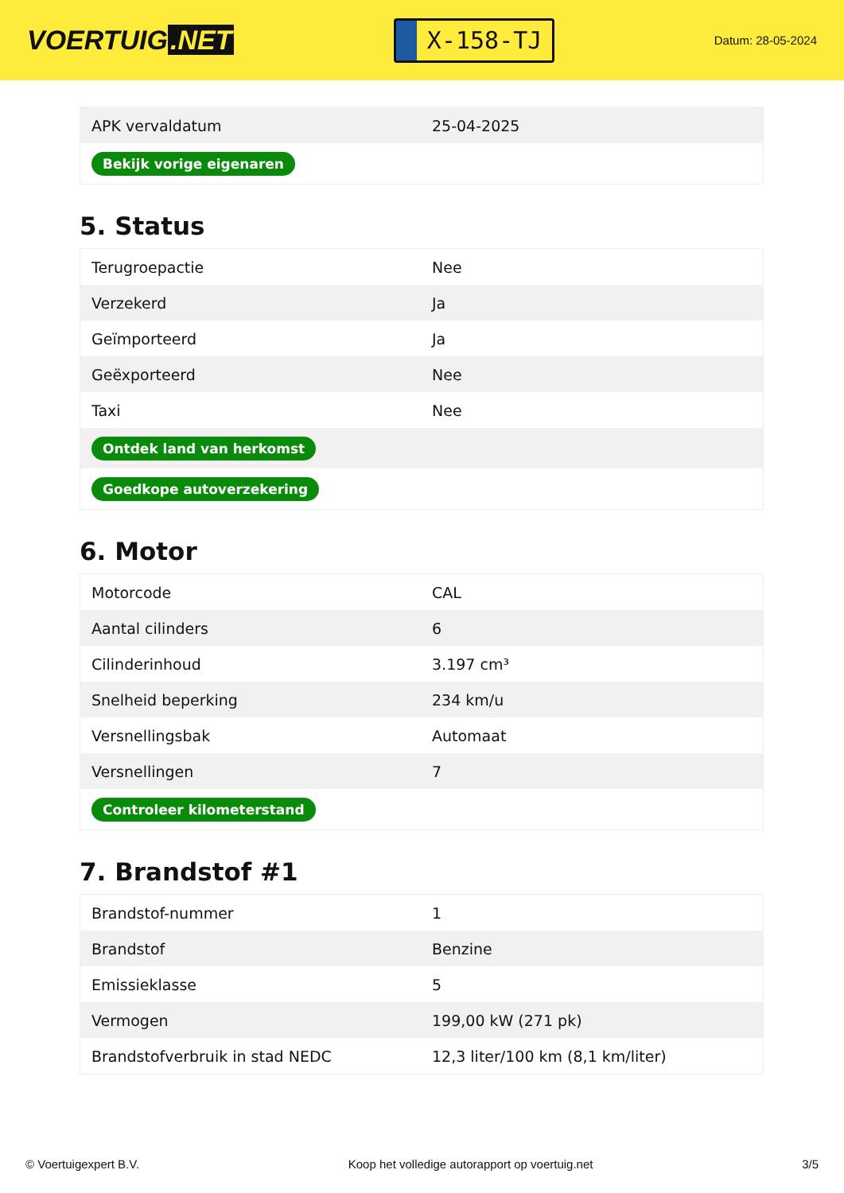VOERTUIG.NET
X-158-TJ
Datum: 28-05-2024
| APK vervaldatum | 25-04-2025 |
| Bekijk vorige eigenaren | |
5. Status
| Terugroepactie | Nee |
| Verzekerd | Ja |
| Geïmporteerd | Ja |
| Geëxporteerd | Nee |
| Taxi | Nee |
| Ontdek land van herkomst | |
| Goedkope autoverzekering | |
6. Motor
| Motorcode | CAL |
| Aantal cilinders | 6 |
| Cilinderinhoud | 3.197 cm³ |
| Snelheid beperking | 234 km/u |
| Versnellingsbak | Automaat |
| Versnellingen | 7 |
| Controleer kilometerstand | |
7. Brandstof #1
| Brandstof-nummer | 1 |
| Brandstof | Benzine |
| Emissieklasse | 5 |
| Vermogen | 199,00 kW (271 pk) |
| Brandstofverbruik in stad NEDC | 12,3 liter/100 km (8,1 km/liter) |
© Voertuigexpert B.V. Koop het volledige autorapport op voertuig.net 3/5